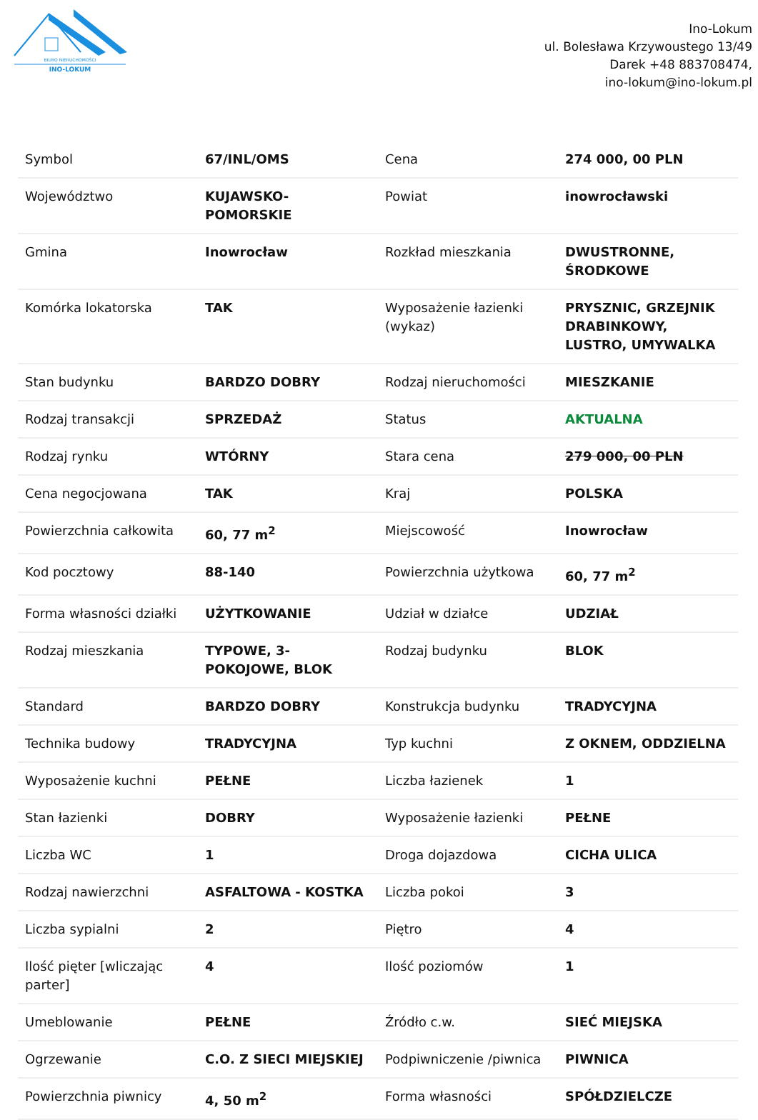BIURO NIERUCHOMOŚCI
INO-LOKUM
Ino-Lokum
ul. Bolesława Krzywoustego 13/49
Darek +48 883708474,
ino-lokum@ino-lokum.pl
| Symbol | 67/INL/OMS | Cena | 274 000, 00 PLN |
| Województwo | KUJAWSKO-POMORSKIE | Powiat | inowrocławski |
| Gmina | Inowrocław | Rozkład mieszkania | DWUSTRONNE, ŚRODKOWE |
| Komórka lokatorska | TAK | Wyposażenie łazienki (wykaz) | PRYSZNIC, GRZEJNIK DRABINKOWY, LUSTRO, UMYWALKA |
| Stan budynku | BARDZO DOBRY | Rodzaj nieruchomości | MIESZKANIE |
| Rodzaj transakcji | SPRZEDAŻ | Status | AKTUALNA |
| Rodzaj rynku | WTÓRNY | Stara cena | 279 000, 00 PLN |
| Cena negocjowana | TAK | Kraj | POLSKA |
| Powierzchnia całkowita | 60, 77 m<sup>2</sup> | Miejscowość | Inowrocław |
| Kod pocztowy | 88-140 | Powierzchnia użytkowa | 60, 77 m<sup>2</sup> |
| Forma własności działki | UŻYTKOWANIE | Udział w działce | UDZIAŁ |
| Rodzaj mieszkania | TYPOWE, 3-POKOJOWE, BLOK | Rodzaj budynku | BLOK |
| Standard | BARDZO DOBRY | Konstrukcja budynku | TRADYCYJNA |
| Technika budowy | TRADYCYJNA | Typ kuchni | Z OKNEM, ODDZIELNA |
| Wyposażenie kuchni | PEŁNE | Liczba łazienek | 1 |
| Stan łazienki | DOBRY | Wyposażenie łazienki | PEŁNE |
| Liczba WC | 1 | Droga dojazdowa | CICHA ULICA |
| Rodzaj nawierzchni | ASFALTOWA - KOSTKA | Liczba pokoi | 3 |
| Liczba sypialni | 2 | Piętro | 4 |
| Ilość pięter [wliczając parter] | 4 | Ilość poziomów | 1 |
| Umeblowanie | PEŁNE | Źródło c.w. | SIEĆ MIEJSKA |
| Ogrzewanie | C.O. Z SIECI MIEJSKIEJ | Podpiwniczenie /piwnica | PIWNICA |
| Powierzchnia piwnicy | 4, 50 m<sup>2</sup> | Forma własności | SPÓŁDZIELCZE |